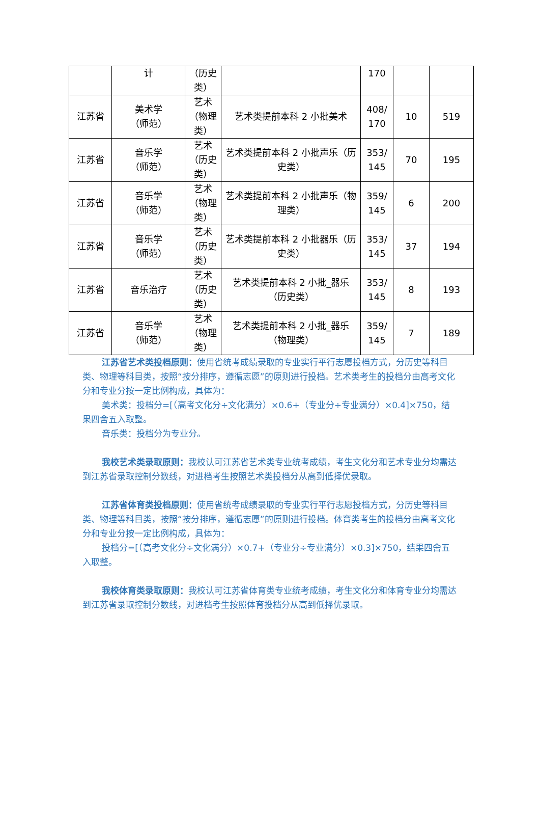| | 计 | （历史类） | | 170 | | |
| 江苏省 | 美术学 （师范） | 艺术（物理类） | 艺术类提前本科 2 小批美术 | 408/ 170 | 10 | 519 |
| 江苏省 | 音乐学 （师范） | 艺术（历史类） | 艺术类提前本科 2 小批声乐（历史类） | 353/ 145 | 70 | 195 |
| 江苏省 | 音乐学 （师范） | 艺术（物理类） | 艺术类提前本科 2 小批声乐（物理类） | 359/ 145 | 6 | 200 |
| 江苏省 | 音乐学 （师范） | 艺术（历史类） | 艺术类提前本科 2 小批器乐（历史类） | 353/ 145 | 37 | 194 |
| 江苏省 | 音乐治疗 | 艺术（历史类） | 艺术类提前本科 2 小批_器乐（历史类） | 353/ 145 | 8 | 193 |
| 江苏省 | 音乐学 （师范） | 艺术（物理类） | 艺术类提前本科 2 小批_器乐（物理类） | 359/ 145 | 7 | 189 |
江苏省艺术类投档原则：使用省统考成绩录取的专业实行平行志愿投档方式，分历史等科目类、物理等科目类，按照“按分排序，遵循志愿”的原则进行投档。艺术类考生的投档分由高考文化分和专业分按一定比例构成，具体为：
美术类：投档分=[（高考文化分÷文化满分）×0.6+（专业分÷专业满分）×0.4]×750，结果四舍五入取整。
音乐类：投档分为专业分。
我校艺术类录取原则：我校认可江苏省艺术类专业统考成绩，考生文化分和艺术专业分均需达到江苏省录取控制分数线，对进档考生按照艺术类投档分从高到低择优录取。
江苏省体育类投档原则：使用省统考成绩录取的专业实行平行志愿投档方式，分历史等科目类、物理等科目类，按照“按分排序，遵循志愿”的原则进行投档。体育类考生的投档分由高考文化分和专业分按一定比例构成，具体为：
投档分=[（高考文化分÷文化满分）×0.7+（专业分÷专业满分）×0.3]×750，结果四舍五入取整。
我校体育类录取原则：我校认可江苏省体育类专业统考成绩，考生文化分和体育专业分均需达到江苏省录取控制分数线，对进档考生按照体育投档分从高到低择优录取。